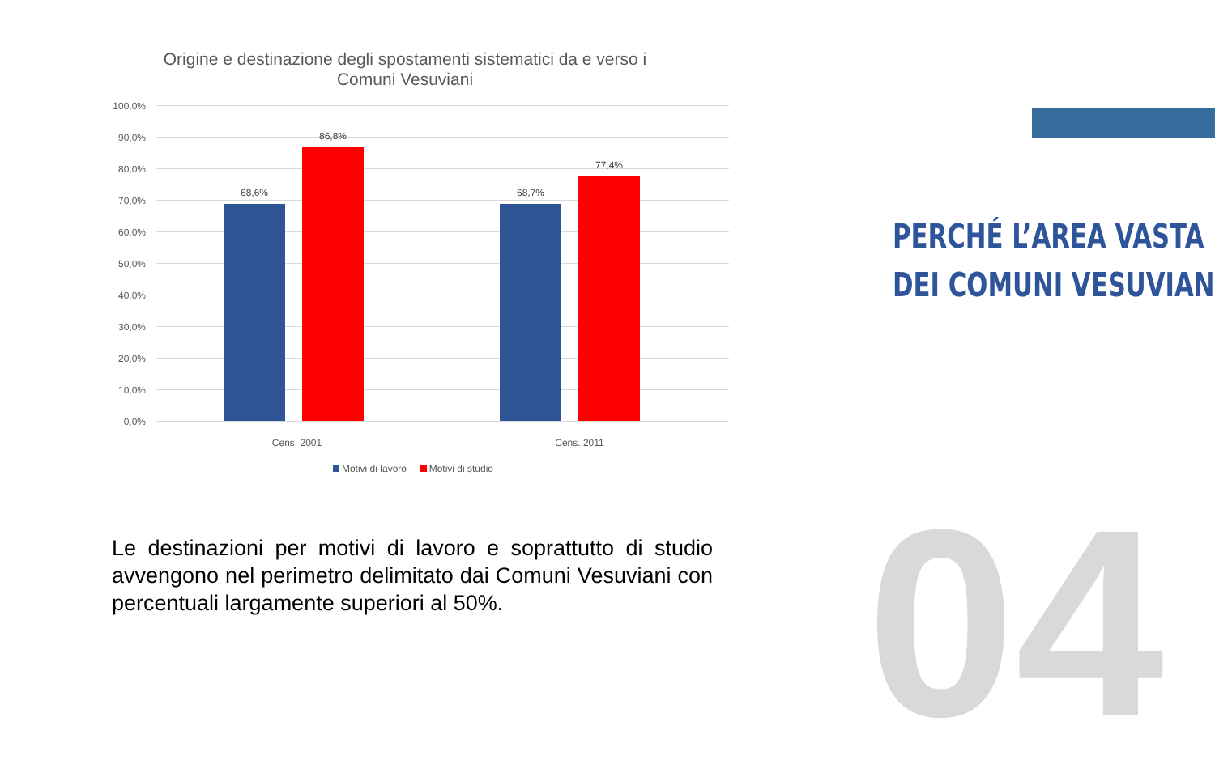Origine e destinazione degli spostamenti sistematici da e verso i Comuni Vesuviani
100,0%
90,0%
80,0%
70,0%
60,0%
50,0%
40,0%
30,0%
20,0%
10,0%
0,0%
68,6%
86,8%
68,7%
77,4%
Cens. 2001 Cens. 2011
Motivi di lavoro Motivi di studio
Le destinazioni per motivi di lavoro e soprattutto di studio avvengono nel perimetro delimitato dai Comuni Vesuviani con percentuali largamente superiori al 50%.
PERCHÉ L’AREA VASTA
DEI COMUNI VESUVIANI
04